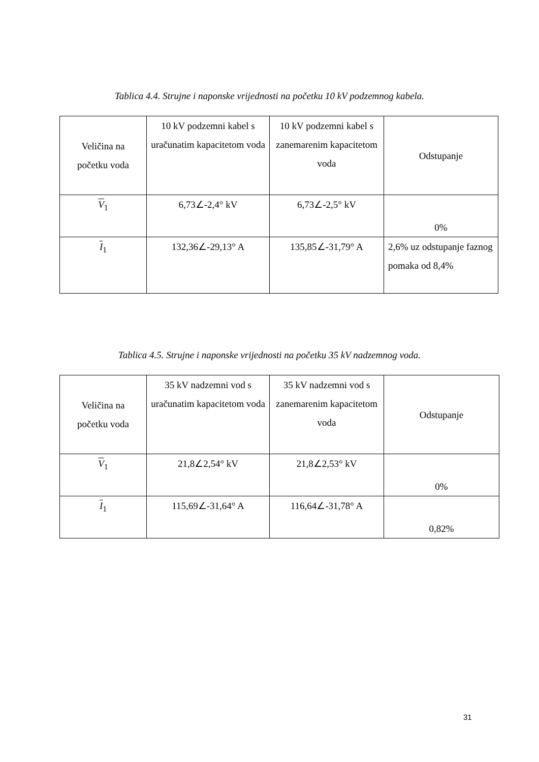Tablica 4.4. Strujne i naponske vrijednosti na početku 10 kV podzemnog kabela.
| Veličina na početku voda | 10 kV podzemni kabel s uračunatim kapacitetom voda | 10 kV podzemni kabel s zanemarenim kapacitetom voda | Odstupanje |
| V<sub>1</sub> | 6,73∠-2,4° kV | 6,73∠-2,5° kV | 0% |
| I<sub>1</sub> | 132,36∠-29,13° A | 135,85∠-31,79° A | 2,6% uz odstupanje faznog pomaka od 8,4% |
Tablica 4.5. Strujne i naponske vrijednosti na početku 35 kV nadzemnog voda.
| Veličina na početku voda | 35 kV nadzemni vod s uračunatim kapacitetom voda | 35 kV nadzemni vod s zanemarenim kapacitetom voda | Odstupanje |
| V<sub>1</sub> | 21,8∠2,54° kV | 21,8∠2,53° kV | 0% |
| I<sub>1</sub> | 115,69∠-31,64° A | 116,64∠-31,78° A | 0,82% |
31